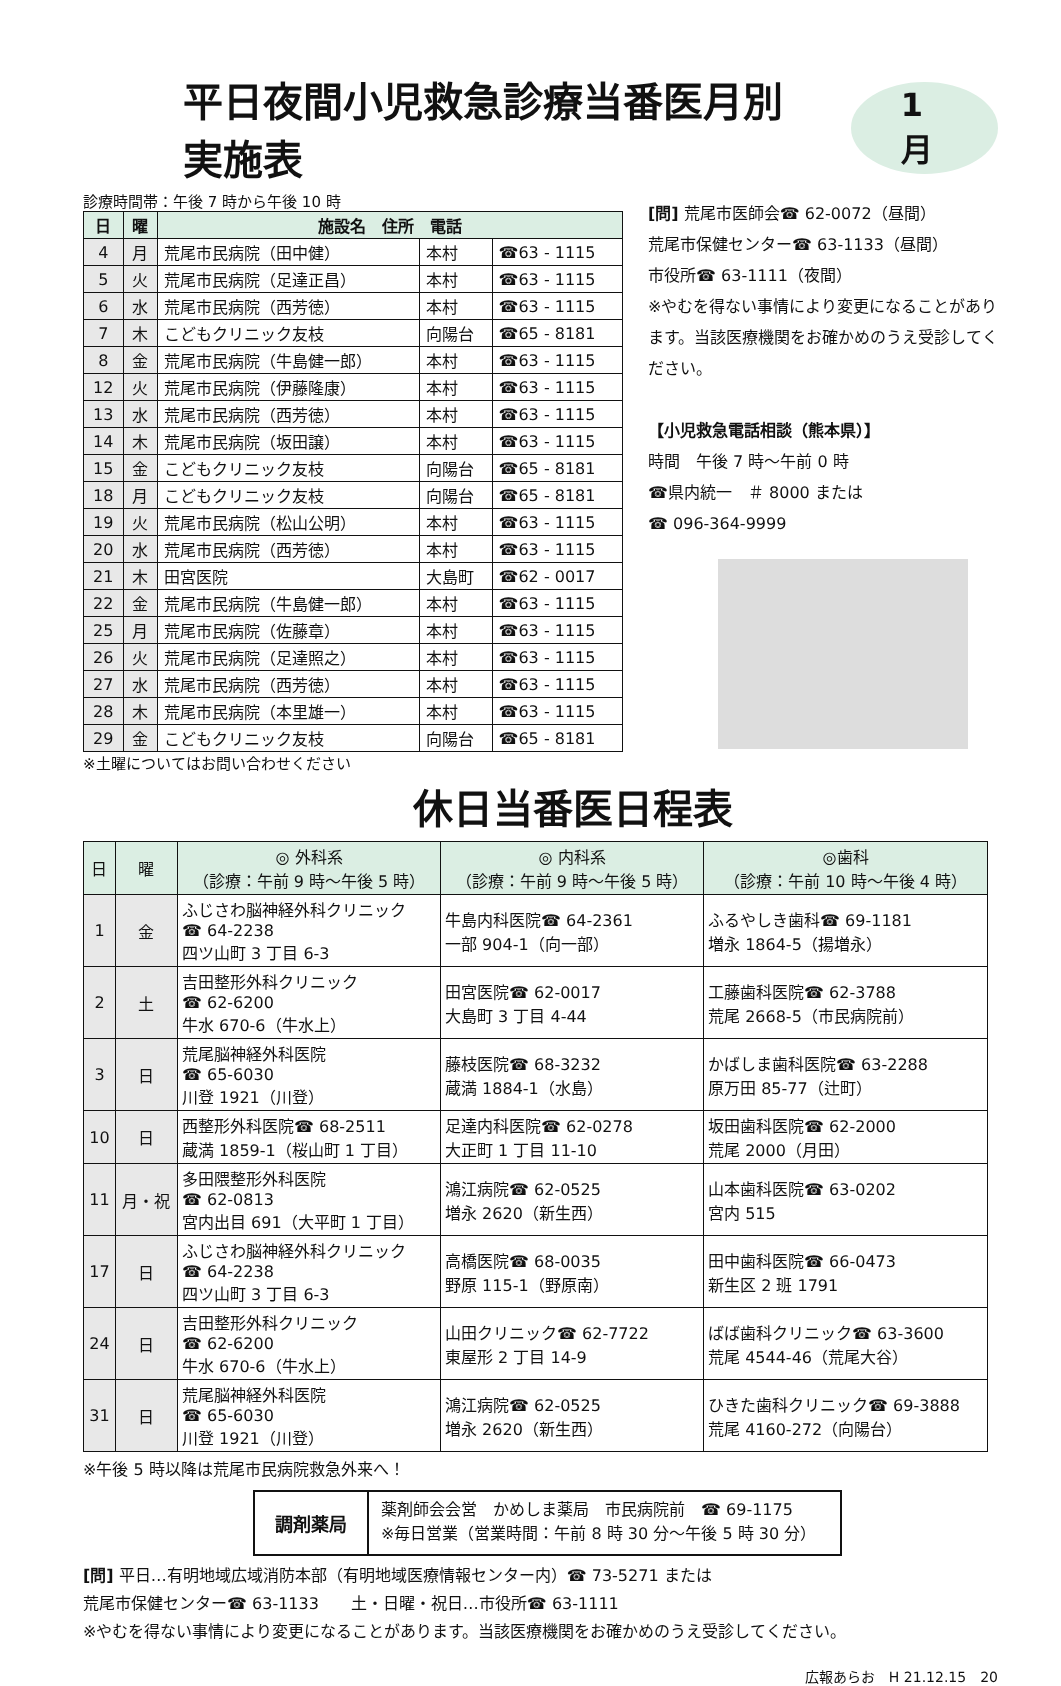平日夜間小児救急診療当番医月別実施表 1月
診療時間帯：午後 7 時から午後 10 時
| 日 | 曜 | 施設名 住所 電話 | | |
| --- | --- | --- | --- | --- |
| 4 | 月 | 荒尾市民病院（田中健） | 本村 | ☎63 - 1115 |
| 5 | 火 | 荒尾市民病院（足達正昌） | 本村 | ☎63 - 1115 |
| 6 | 水 | 荒尾市民病院（西芳徳） | 本村 | ☎63 - 1115 |
| 7 | 木 | こどもクリニック友枝 | 向陽台 | ☎65 - 8181 |
| 8 | 金 | 荒尾市民病院（牛島健一郎） | 本村 | ☎63 - 1115 |
| 12 | 火 | 荒尾市民病院（伊藤隆康） | 本村 | ☎63 - 1115 |
| 13 | 水 | 荒尾市民病院（西芳徳） | 本村 | ☎63 - 1115 |
| 14 | 木 | 荒尾市民病院（坂田譲） | 本村 | ☎63 - 1115 |
| 15 | 金 | こどもクリニック友枝 | 向陽台 | ☎65 - 8181 |
| 18 | 月 | こどもクリニック友枝 | 向陽台 | ☎65 - 8181 |
| 19 | 火 | 荒尾市民病院（松山公明） | 本村 | ☎63 - 1115 |
| 20 | 水 | 荒尾市民病院（西芳徳） | 本村 | ☎63 - 1115 |
| 21 | 木 | 田宮医院 | 大島町 | ☎62 - 0017 |
| 22 | 金 | 荒尾市民病院（牛島健一郎） | 本村 | ☎63 - 1115 |
| 25 | 月 | 荒尾市民病院（佐藤章） | 本村 | ☎63 - 1115 |
| 26 | 火 | 荒尾市民病院（足達照之） | 本村 | ☎63 - 1115 |
| 27 | 水 | 荒尾市民病院（西芳徳） | 本村 | ☎63 - 1115 |
| 28 | 木 | 荒尾市民病院（本里雄一） | 本村 | ☎63 - 1115 |
| 29 | 金 | こどもクリニック友枝 | 向陽台 | ☎65 - 8181 |
※土曜についてはお問い合わせください
[問] 荒尾市医師会☎ 62-0072（昼間）
荒尾市保健センター☎ 63-1133（昼間）
市役所☎ 63-1111（夜間）
※やむを得ない事情により変更になることがあります。当該医療機関をお確かめのうえ受診してください。
【小児救急電話相談（熊本県）】
時間　午後 7 時～午前 0 時
☎県内統一　＃ 8000 または
☎ 096-364-9999
休日当番医日程表
| 日 | 曜 | ◎ 外科系 （診療：午前 9 時～午後 5 時） | ◎ 内科系 （診療：午前 9 時～午後 5 時） | ◎歯科 （診療：午前 10 時～午後 4 時） |
| --- | --- | --- | --- | --- |
| 1 | 金 | ふじさわ脳神経外科クリニック ☎ 64-2238 四ツ山町 3 丁目 6-3 | 牛島内科医院☎ 64-2361 一部 904-1（向一部） | ふるやしき歯科☎ 69-1181 増永 1864-5（揚増永） |
| 2 | 土 | 吉田整形外科クリニック ☎ 62-6200 牛水 670-6（牛水上） | 田宮医院☎ 62-0017 大島町 3 丁目 4-44 | 工藤歯科医院☎ 62-3788 荒尾 2668-5（市民病院前） |
| 3 | 日 | 荒尾脳神経外科医院 ☎ 65-6030 川登 1921（川登） | 藤枝医院☎ 68-3232 蔵満 1884-1（水島） | かばしま歯科医院☎ 63-2288 原万田 85-77（辻町） |
| 10 | 日 | 西整形外科医院☎ 68-2511 蔵満 1859-1（桜山町 1 丁目） | 足達内科医院☎ 62-0278 大正町 1 丁目 11-10 | 坂田歯科医院☎ 62-2000 荒尾 2000（月田） |
| 11 | 月・祝 | 多田隈整形外科医院 ☎ 62-0813 宮内出目 691（大平町 1 丁目） | 鴻江病院☎ 62-0525 増永 2620（新生西） | 山本歯科医院☎ 63-0202 宮内 515 |
| 17 | 日 | ふじさわ脳神経外科クリニック ☎ 64-2238 四ツ山町 3 丁目 6-3 | 高橋医院☎ 68-0035 野原 115-1（野原南） | 田中歯科医院☎ 66-0473 新生区 2 班 1791 |
| 24 | 日 | 吉田整形外科クリニック ☎ 62-6200 牛水 670-6（牛水上） | 山田クリニック☎ 62-7722 東屋形 2 丁目 14-9 | ばば歯科クリニック☎ 63-3600 荒尾 4544-46（荒尾大谷） |
| 31 | 日 | 荒尾脳神経外科医院 ☎ 65-6030 川登 1921（川登） | 鴻江病院☎ 62-0525 増永 2620（新生西） | ひきた歯科クリニック☎ 69-3888 荒尾 4160-272（向陽台） |
※午後 5 時以降は荒尾市民病院救急外来へ！
調剤薬局
薬剤師会会営　かめしま薬局　市民病院前　☎ 69-1175
※毎日営業（営業時間：午前 8 時 30 分～午後 5 時 30 分）
[問] 平日…有明地域広域消防本部（有明地域医療情報センター内）☎ 73-5271 または
荒尾市保健センター☎ 63-1133　　土・日曜・祝日…市役所☎ 63-1111
※やむを得ない事情により変更になることがあります。当該医療機関をお確かめのうえ受診してください。
広報あらお　H 21.12.15　20